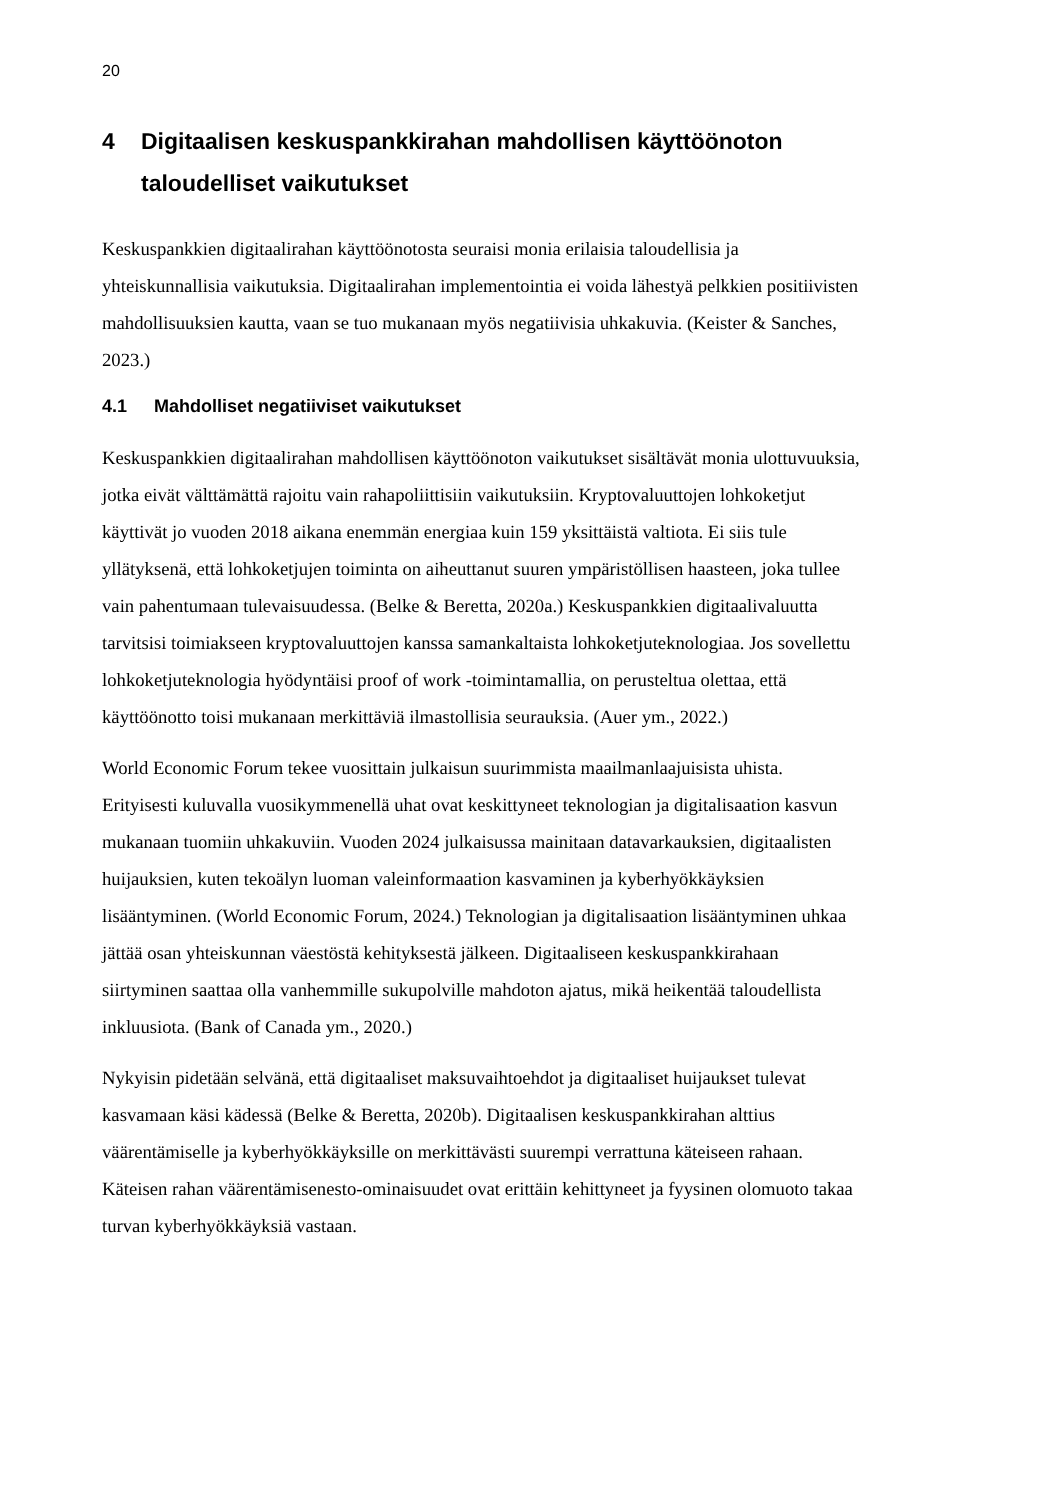20
4 Digitaalisen keskuspankkirahan mahdollisen käyttöönoton taloudelliset vaikutukset
Keskuspankkien digitaalirahan käyttöönotosta seuraisi monia erilaisia taloudellisia ja yhteiskunnallisia vaikutuksia. Digitaalirahan implementointia ei voida lähestyä pelkkien positiivisten mahdollisuuksien kautta, vaan se tuo mukanaan myös negatiivisia uhkakuvia. (Keister & Sanches, 2023.)
4.1 Mahdolliset negatiiviset vaikutukset
Keskuspankkien digitaalirahan mahdollisen käyttöönoton vaikutukset sisältävät monia ulottuvuuksia, jotka eivät välttämättä rajoitu vain rahapoliittisiin vaikutuksiin. Kryptovaluuttojen lohkoketjut käyttivät jo vuoden 2018 aikana enemmän energiaa kuin 159 yksittäistä valtiota. Ei siis tule yllätyksenä, että lohkoketjujen toiminta on aiheuttanut suuren ympäristöllisen haasteen, joka tullee vain pahentumaan tulevaisuudessa. (Belke & Beretta, 2020a.) Keskuspankkien digitaalivaluutta tarvitsisi toimiakseen kryptovaluuttojen kanssa samankaltaista lohkoketjuteknologiaa. Jos sovellettu lohkoketjuteknologia hyödyntäisi proof of work -toimintamallia, on perusteltua olettaa, että käyttöönotto toisi mukanaan merkittäviä ilmastollisia seurauksia. (Auer ym., 2022.)
World Economic Forum tekee vuosittain julkaisun suurimmista maailmanlaajuisista uhista. Erityisesti kuluvalla vuosikymmenellä uhat ovat keskittyneet teknologian ja digitalisaation kasvun mukanaan tuomiin uhkakuviin. Vuoden 2024 julkaisussa mainitaan datavarkauksien, digitaalisten huijauksien, kuten tekoälyn luoman valeinformaation kasvaminen ja kyberhyökkäyksien lisääntyminen. (World Economic Forum, 2024.) Teknologian ja digitalisaation lisääntyminen uhkaa jättää osan yhteiskunnan väestöstä kehityksestä jälkeen. Digitaaliseen keskuspankkirahaan siirtyminen saattaa olla vanhemmille sukupolville mahdoton ajatus, mikä heikentää taloudellista inkluusiota. (Bank of Canada ym., 2020.)
Nykyisin pidetään selvänä, että digitaaliset maksuvaihtoehdot ja digitaaliset huijaukset tulevat kasvamaan käsi kädessä (Belke & Beretta, 2020b). Digitaalisen keskuspankkirahan alttius väärentämiselle ja kyberhyökkäyksille on merkittävästi suurempi verrattuna käteiseen rahaan. Käteisen rahan väärentämisenesto-ominaisuudet ovat erittäin kehittyneet ja fyysinen olomuoto takaa turvan kyberhyökkäyksiä vastaan.